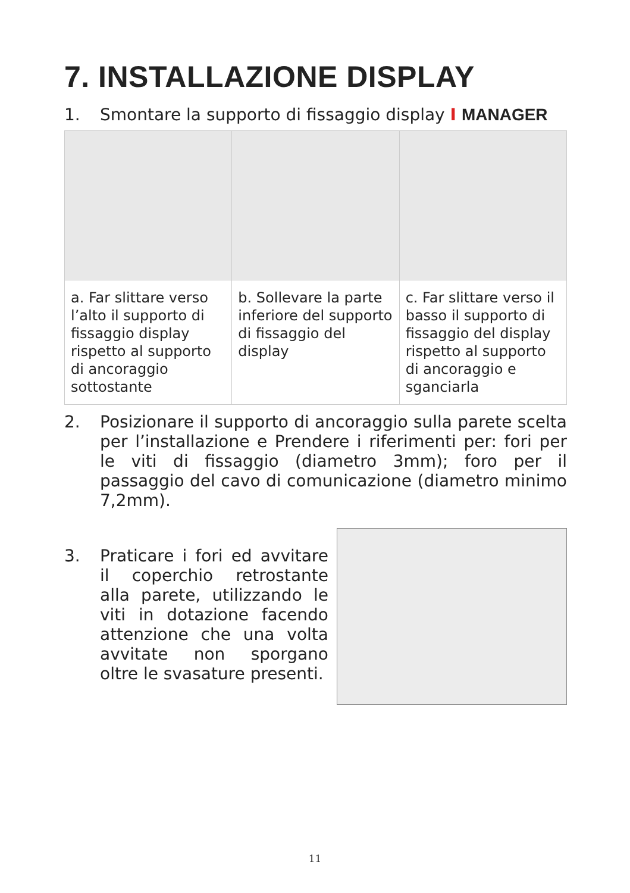7. INSTALLAZIONE DISPLAY
1. Smontare la supporto di fissaggio display I MANAGER
| a. Far slittare verso l’alto il supporto di fissaggio display rispetto al supporto di ancoraggio sottostante | b. Sollevare la parte inferiore del supporto di fissaggio del display | c. Far slittare verso il basso il supporto di fissaggio del display rispetto al supporto di ancoraggio e sganciarla |
2. Posizionare il supporto di ancoraggio sulla parete scelta per l’installazione e Prendere i riferimenti per: fori per le viti di fissaggio (diametro 3mm); foro per il passaggio del cavo di comunicazione (diametro minimo 7,2mm).
3. Praticare i fori ed avvitare il coperchio retrostante alla parete, utilizzando le viti in dotazione facendo attenzione che una volta avvitate non sporgano oltre le svasature presenti.
11